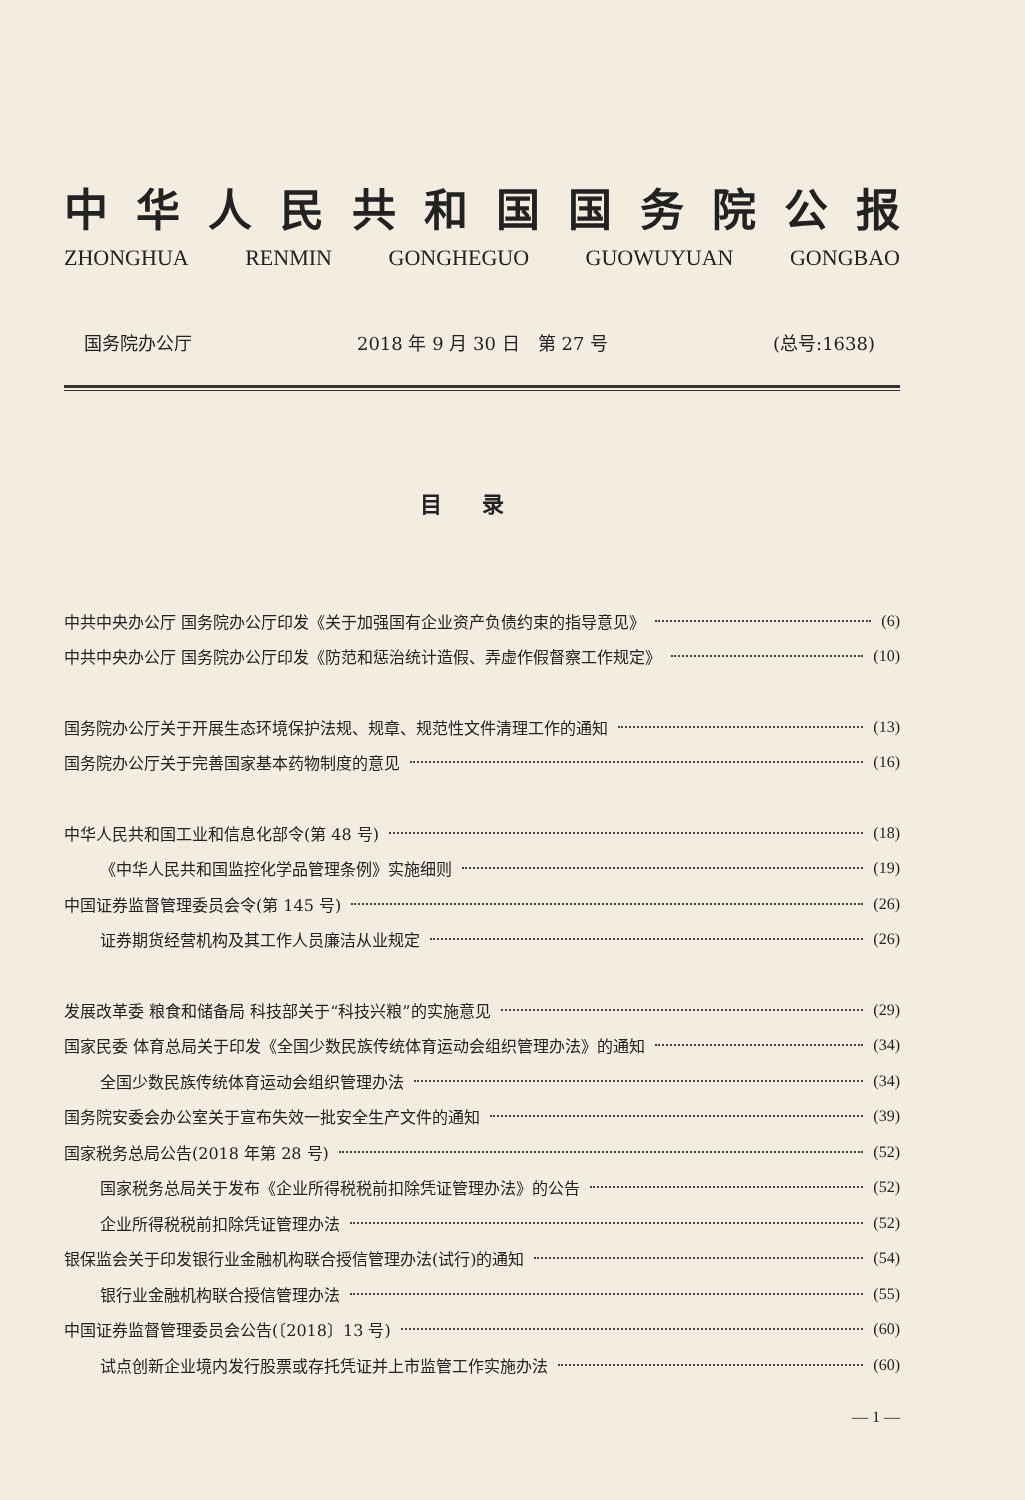中华人民共和国国务院公报
ZHONGHUA RENMIN GONGHEGUO GUOWUYUAN GONGBAO
国务院办公厅 2018 年 9 月 30 日　第 27 号 (总号:1638)
目录
中共中央办公厅 国务院办公厅印发《关于加强国有企业资产负债约束的指导意见》 (6)
中共中央办公厅 国务院办公厅印发《防范和惩治统计造假、弄虚作假督察工作规定》 (10)
国务院办公厅关于开展生态环境保护法规、规章、规范性文件清理工作的通知 (13)
国务院办公厅关于完善国家基本药物制度的意见 (16)
中华人民共和国工业和信息化部令(第 48 号) (18)
《中华人民共和国监控化学品管理条例》实施细则 (19)
中国证券监督管理委员会令(第 145 号) (26)
证券期货经营机构及其工作人员廉洁从业规定 (26)
发展改革委 粮食和储备局 科技部关于“科技兴粮”的实施意见 (29)
国家民委 体育总局关于印发《全国少数民族传统体育运动会组织管理办法》的通知 (34)
全国少数民族传统体育运动会组织管理办法 (34)
国务院安委会办公室关于宣布失效一批安全生产文件的通知 (39)
国家税务总局公告(2018 年第 28 号) (52)
国家税务总局关于发布《企业所得税税前扣除凭证管理办法》的公告 (52)
企业所得税税前扣除凭证管理办法 (52)
银保监会关于印发银行业金融机构联合授信管理办法(试行)的通知 (54)
银行业金融机构联合授信管理办法 (55)
中国证券监督管理委员会公告(〔2018〕13 号) (60)
试点创新企业境内发行股票或存托凭证并上市监管工作实施办法 (60)
— 1 —